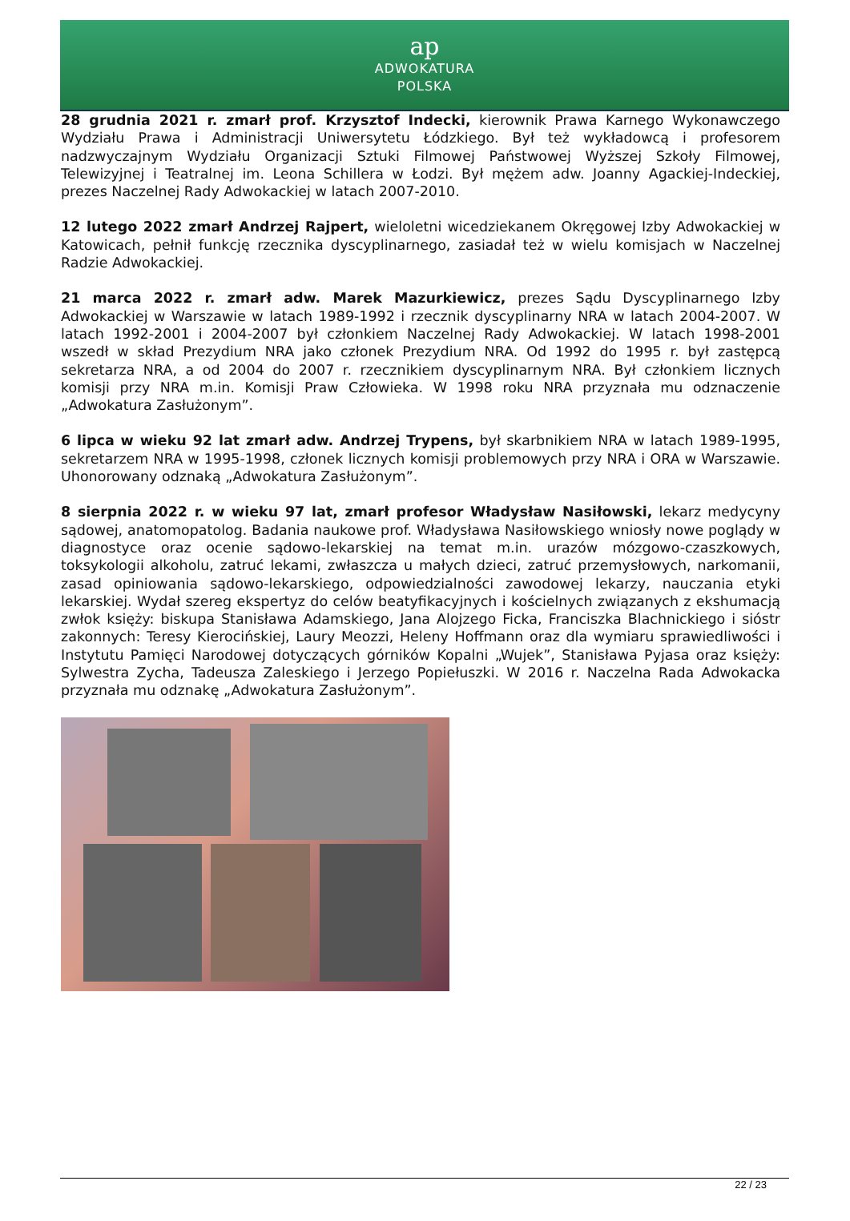ap
ADWOKATURA
POLSKA
28 grudnia 2021 r. zmarł prof. Krzysztof Indecki, kierownik Prawa Karnego Wykonawczego Wydziału Prawa i Administracji Uniwersytetu Łódzkiego. Był też wykładowcą i profesorem nadzwyczajnym Wydziału Organizacji Sztuki Filmowej Państwowej Wyższej Szkoły Filmowej, Telewizyjnej i Teatralnej im. Leona Schillera w Łodzi. Był mężem adw. Joanny Agackiej-Indeckiej, prezes Naczelnej Rady Adwokackiej w latach 2007-2010.
12 lutego 2022 zmarł Andrzej Rajpert, wieloletni wicedziekanem Okręgowej Izby Adwokackiej w Katowicach, pełnił funkcję rzecznika dyscyplinarnego, zasiadał też w wielu komisjach w Naczelnej Radzie Adwokackiej.
21 marca 2022 r. zmarł adw. Marek Mazurkiewicz, prezes Sądu Dyscyplinarnego Izby Adwokackiej w Warszawie w latach 1989-1992 i rzecznik dyscyplinarny NRA w latach 2004-2007. W latach 1992-2001 i 2004-2007 był członkiem Naczelnej Rady Adwokackiej. W latach 1998-2001 wszedł w skład Prezydium NRA jako członek Prezydium NRA. Od 1992 do 1995 r. był zastępcą sekretarza NRA, a od 2004 do 2007 r. rzecznikiem dyscyplinarnym NRA. Był członkiem licznych komisji przy NRA m.in. Komisji Praw Człowieka. W 1998 roku NRA przyznała mu odznaczenie „Adwokatura Zasłużonym”.
6 lipca w wieku 92 lat zmarł adw. Andrzej Trypens, był skarbnikiem NRA w latach 1989-1995, sekretarzem NRA w 1995-1998, członek licznych komisji problemowych przy NRA i ORA w Warszawie. Uhonorowany odznaką „Adwokatura Zasłużonym”.
8 sierpnia 2022 r. w wieku 97 lat, zmarł profesor Władysław Nasiłowski, lekarz medycyny sądowej, anatomopatolog. Badania naukowe prof. Władysława Nasiłowskiego wniosły nowe poglądy w diagnostyce oraz ocenie sądowo-lekarskiej na temat m.in. urazów mózgowo-czaszkowych, toksykologii alkoholu, zatruć lekami, zwłaszcza u małych dzieci, zatruć przemysłowych, narkomanii, zasad opiniowania sądowo-lekarskiego, odpowiedzialności zawodowej lekarzy, nauczania etyki lekarskiej. Wydał szereg ekspertyz do celów beatyfikacyjnych i kościelnych związanych z ekshumacją zwłok księży: biskupa Stanisława Adamskiego, Jana Alojzego Ficka, Franciszka Blachnickiego i sióstr zakonnych: Teresy Kierocińskiej, Laury Meozzi, Heleny Hoffmann oraz dla wymiaru sprawiedliwości i Instytutu Pamięci Narodowej dotyczących górników Kopalni „Wujek”, Stanisława Pyjasa oraz księży: Sylwestra Zycha, Tadeusza Zaleskiego i Jerzego Popiełuszki. W 2016 r. Naczelna Rada Adwokacka przyznała mu odznakę „Adwokatura Zasłużonym”.
22 / 23